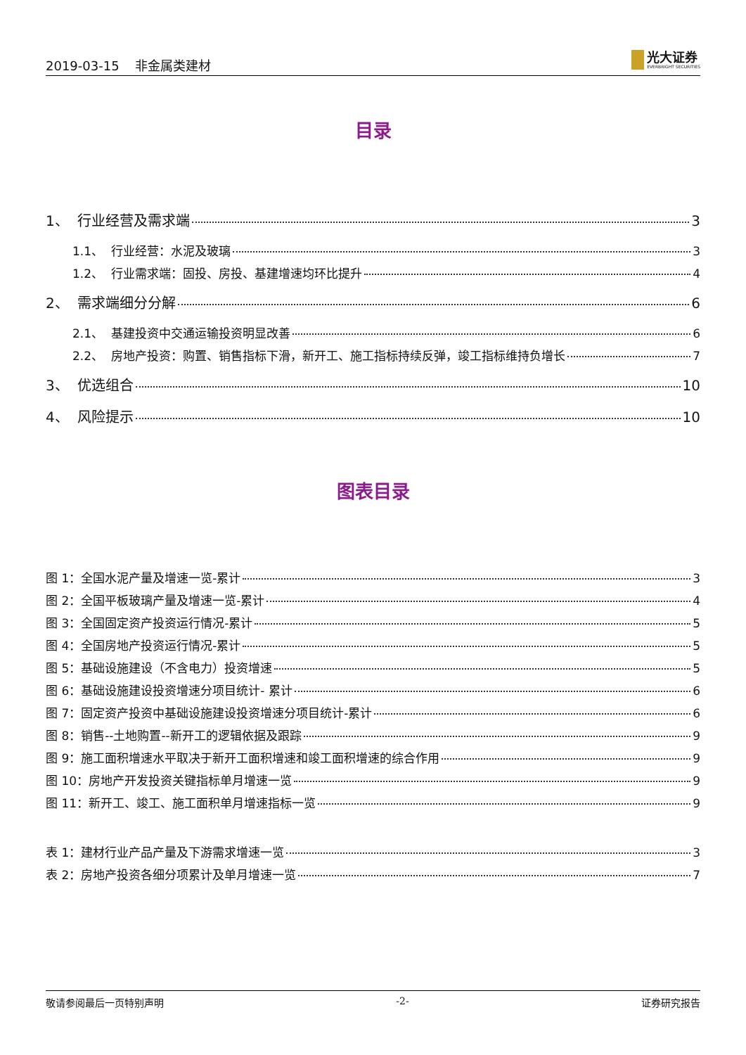2019-03-15 非金属类建材
光大证券
EVERBRIGHT SECURITIES
目录
1、 行业经营及需求端 3
1.1、 行业经营：水泥及玻璃 3
1.2、 行业需求端：固投、房投、基建增速均环比提升 4
2、 需求端细分分解 6
2.1、 基建投资中交通运输投资明显改善 6
2.2、 房地产投资：购置、销售指标下滑，新开工、施工指标持续反弹，竣工指标维持负增长 7
3、 优选组合 10
4、 风险提示 10
图表目录
图 1：全国水泥产量及增速一览-累计 3
图 2：全国平板玻璃产量及增速一览-累计 4
图 3：全国固定资产投资运行情况-累计 5
图 4：全国房地产投资运行情况-累计 5
图 5：基础设施建设（不含电力）投资增速 5
图 6：基础设施建设投资增速分项目统计- 累计 6
图 7：固定资产投资中基础设施建设投资增速分项目统计-累计 6
图 8：销售--土地购置--新开工的逻辑依据及跟踪 9
图 9：施工面积增速水平取决于新开工面积增速和竣工面积增速的综合作用 9
图 10：房地产开发投资关键指标单月增速一览 9
图 11：新开工、竣工、施工面积单月增速指标一览 9
表 1：建材行业产品产量及下游需求增速一览 3
表 2：房地产投资各细分项累计及单月增速一览 7
敬请参阅最后一页特别声明 -2- 证券研究报告